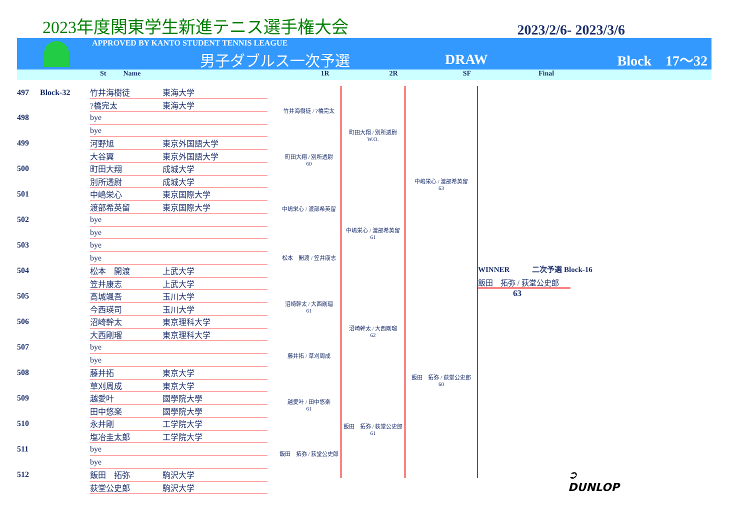2023年度関東学生新進テニス選手権大会
2023/2/6- 2023/3/6
APPROVED BY KANTO STUDENT TENNIS LEAGUE
男子ダブルス一次予選 DRAW Block　17〜32
St Name 1R 2R SF Final
| 497 | Block-32 | 竹井海樹徒 | 東海大学 |
| | | ?橋完太 | 東海大学 |
| 498 | | bye | |
| | | bye | |
| 499 | | 河野旭 | 東京外国語大学 |
| | | 大谷翼 | 東京外国語大学 |
| 500 | | 町田大翔 | 成城大学 |
| | | 別所透尉 | 成城大学 |
| 501 | | 中嶋栄心 | 東京国際大学 |
| | | 渡部希英留 | 東京国際大学 |
| 502 | | bye | |
| | | bye | |
| 503 | | bye | |
| | | bye | |
| 504 | | 松本 開渡 | 上武大学 |
| | | 笠井康志 | 上武大学 |
| 505 | | 高城颯吾 | 玉川大学 |
| | | 今西瑛司 | 玉川大学 |
| 506 | | 沼崎幹太 | 東京理科大学 |
| | | 大西剛瑠 | 東京理科大学 |
| 507 | | bye | |
| | | bye | |
| 508 | | 藤井拓 | 東京大学 |
| | | 草刈周成 | 東京大学 |
| 509 | | 越愛叶 | 國學院大學 |
| | | 田中悠楽 | 國學院大學 |
| 510 | | 永井剛 | 工学院大学 |
| | | 塩冶圭太郎 | 工学院大学 |
| 511 | | bye | |
| | | bye | |
| 512 | | 飯田 拓弥 | 駒沢大学 |
| | | 荻堂公史郎 | 駒沢大学 |
竹井海樹徒 / ?橋完太
町田大翔 / 別所透尉
60
中嶋栄心 / 渡部希英留
松本　開渡 / 笠井康志
沼崎幹太 / 大西剛瑠
61
藤井拓 / 草刈周成
越愛叶 / 田中悠楽
61
飯田　拓弥 / 荻堂公史郎
町田大翔 / 別所透尉
W.O.
中嶋栄心 / 渡部希英留
61
沼崎幹太 / 大西剛瑠
62
飯田　拓弥 / 荻堂公史郎
61
中嶋栄心 / 渡部希英留
63
飯田　拓弥 / 荻堂公史郎
60
WINNER　　　二次予選 Block-16
飯田　拓弥 / 荻堂公史郎
63
➲ DUNLOP